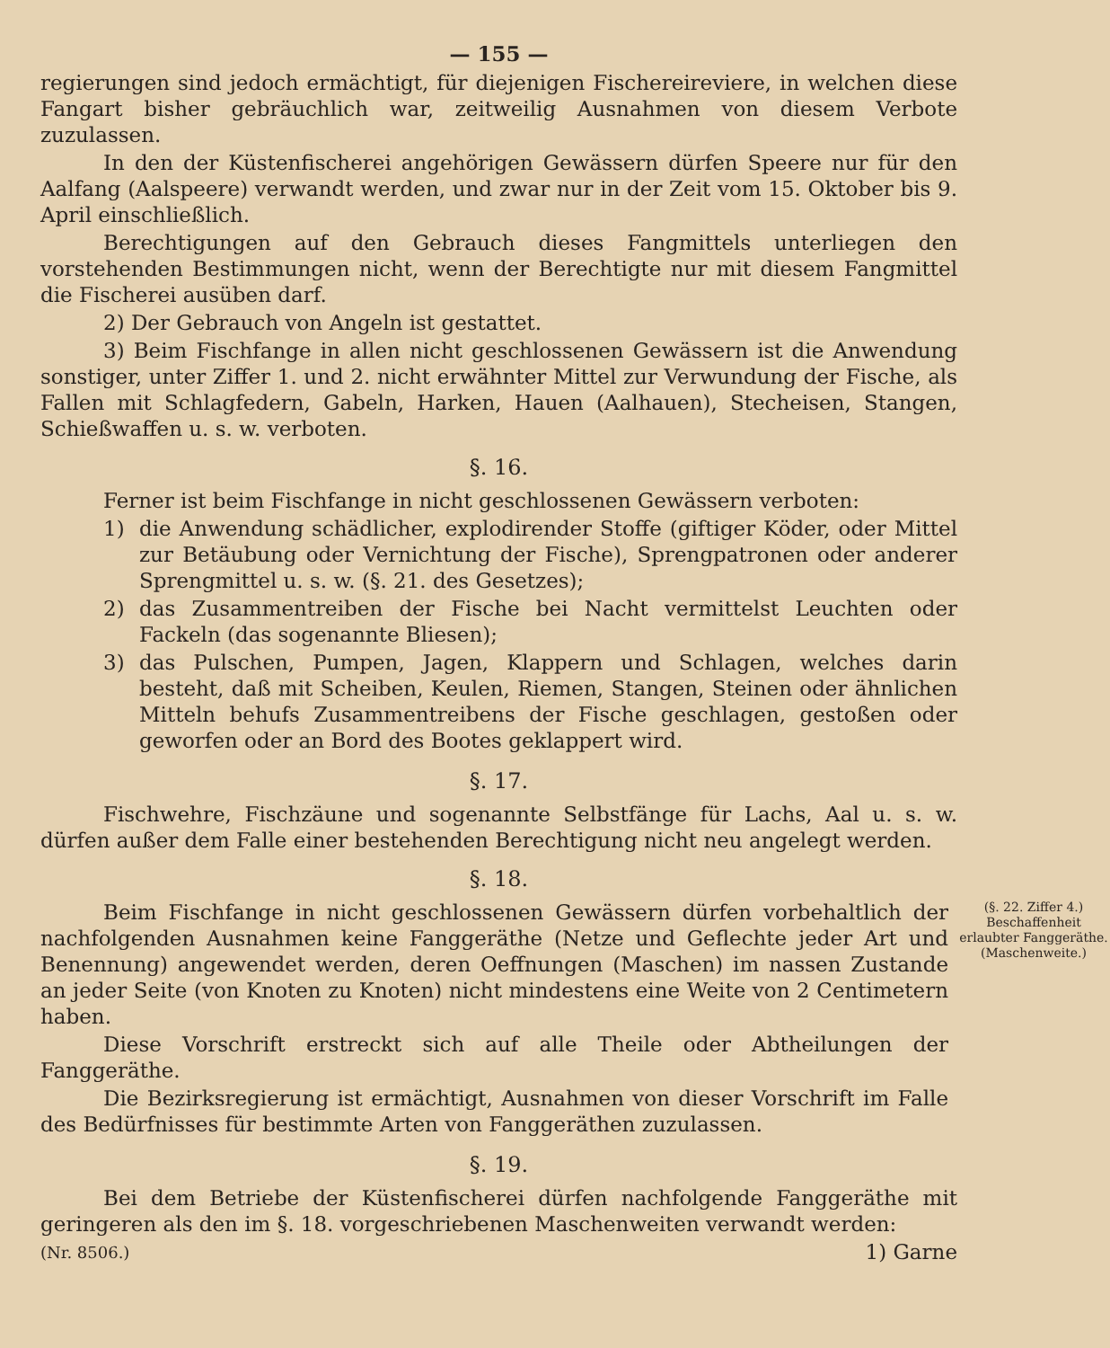— 155 —
regierungen sind jedoch ermächtigt, für diejenigen Fischereireviere, in welchen diese Fangart bisher gebräuchlich war, zeitweilig Ausnahmen von diesem Verbote zuzulassen.
In den der Küstenfischerei angehörigen Gewässern dürfen Speere nur für den Aalfang (Aalspeere) verwandt werden, und zwar nur in der Zeit vom 15. Oktober bis 9. April einschließlich.
Berechtigungen auf den Gebrauch dieses Fangmittels unterliegen den vorstehenden Bestimmungen nicht, wenn der Berechtigte nur mit diesem Fangmittel die Fischerei ausüben darf.
2) Der Gebrauch von Angeln ist gestattet.
3) Beim Fischfange in allen nicht geschlossenen Gewässern ist die Anwendung sonstiger, unter Ziffer 1. und 2. nicht erwähnter Mittel zur Verwundung der Fische, als Fallen mit Schlagfedern, Gabeln, Harken, Hauen (Aalhauen), Stecheisen, Stangen, Schießwaffen u. s. w. verboten.
§. 16.
Ferner ist beim Fischfange in nicht geschlossenen Gewässern verboten:
1) die Anwendung schädlicher, explodirender Stoffe (giftiger Köder, oder Mittel zur Betäubung oder Vernichtung der Fische), Sprengpatronen oder anderer Sprengmittel u. s. w. (§. 21. des Gesetzes);
2) das Zusammentreiben der Fische bei Nacht vermittelst Leuchten oder Fackeln (das sogenannte Bliesen);
3) das Pulschen, Pumpen, Jagen, Klappern und Schlagen, welches darin besteht, daß mit Scheiben, Keulen, Riemen, Stangen, Steinen oder ähnlichen Mitteln behufs Zusammentreibens der Fische geschlagen, gestoßen oder geworfen oder an Bord des Bootes geklappert wird.
§. 17.
Fischwehre, Fischzäune und sogenannte Selbstfänge für Lachs, Aal u. s. w. dürfen außer dem Falle einer bestehenden Berechtigung nicht neu angelegt werden.
§. 18.
Beim Fischfange in nicht geschlossenen Gewässern dürfen vorbehaltlich der nachfolgenden Ausnahmen keine Fanggeräthe (Netze und Geflechte jeder Art und Benennung) angewendet werden, deren Oeffnungen (Maschen) im nassen Zustande an jeder Seite (von Knoten zu Knoten) nicht mindestens eine Weite von 2 Centimetern haben.
Diese Vorschrift erstreckt sich auf alle Theile oder Abtheilungen der Fanggeräthe.
Die Bezirksregierung ist ermächtigt, Ausnahmen von dieser Vorschrift im Falle des Bedürfnisses für bestimmte Arten von Fanggeräthen zuzulassen.
(§. 22. Ziffer 4.)
Beschaffenheit erlaubter Fanggeräthe.
(Maschenweite.)
§. 19.
Bei dem Betriebe der Küstenfischerei dürfen nachfolgende Fanggeräthe mit geringeren als den im §. 18. vorgeschriebenen Maschenweiten verwandt werden:
(Nr. 8506.) 1) Garne